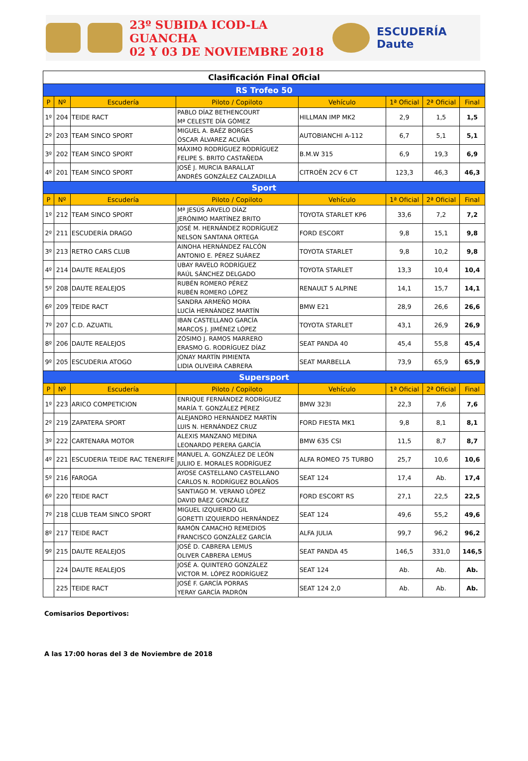23º SUBIDA ICOD-LA GUANCHA
02 Y 03 DE NOVIEMBRE 2018
ESCUDERÍA Daute
| Clasificación Final Oficial | | | | | | | |
| RS Trofeo 50 | | | | | | | |
| P | Nº | Escudería | Piloto / Copiloto | Vehículo | 1ª Oficial | 2ª Oficial | Final |
| 1º | 204 | TEIDE RACT | PABLO DÍAZ BETHENCOURT Mª CELESTE DÍA GÓMEZ | HILLMAN IMP MK2 | 2,9 | 1,5 | 1,5 |
| 2º | 203 | TEAM SINCO SPORT | MIGUEL A. BAÉZ BORGES ÓSCAR ÁLVAREZ ACUÑA | AUTOBIANCHI A-112 | 6,7 | 5,1 | 5,1 |
| 3º | 202 | TEAM SINCO SPORT | MÁXIMO RODRÍGUEZ RODRÍGUEZ FELIPE S. BRITO CASTAÑEDA | B.M.W 315 | 6,9 | 19,3 | 6,9 |
| 4º | 201 | TEAM SINCO SPORT | JOSÉ J. MURCIA BARALLAT ANDRÉS GONZÁLEZ CALZADILLA | CITROËN 2CV 6 CT | 123,3 | 46,3 | 46,3 |
| Sport | | | | | | | |
| P | Nº | Escudería | Piloto / Copiloto | Vehículo | 1ª Oficial | 2ª Oficial | Final |
| 1º | 212 | TEAM SINCO SPORT | Mª JESÚS ARVELO DÍAZ JERÓNIMO MARTÍNEZ BRITO | TOYOTA STARLET KP6 | 33,6 | 7,2 | 7,2 |
| 2º | 211 | ESCUDERÍA DRAGO | JOSÉ M. HERNÁNDEZ RODRÍGUEZ NELSON SANTANA ORTEGA | FORD ESCORT | 9,8 | 15,1 | 9,8 |
| 3º | 213 | RETRO CARS CLUB | AINOHA HERNÁNDEZ FALCÓN ANTONIO E. PÉREZ SUÁREZ | TOYOTA STARLET | 9,8 | 10,2 | 9,8 |
| 4º | 214 | DAUTE REALEJOS | UBAY RAVELO RODRÍGUEZ RAÚL SÁNCHEZ DELGADO | TOYOTA STARLET | 13,3 | 10,4 | 10,4 |
| 5º | 208 | DAUTE REALEJOS | RUBÉN ROMERO PÉREZ RUBÉN ROMERO LÓPEZ | RENAULT 5 ALPINE | 14,1 | 15,7 | 14,1 |
| 6º | 209 | TEIDE RACT | SANDRA ARMEÑO MORA LUCÍA HERNÁNDEZ MARTÍN | BMW E21 | 28,9 | 26,6 | 26,6 |
| 7º | 207 | C.D. AZUATIL | IBAN CASTELLANO GARCÍA MARCOS J. JIMÉNEZ LÓPEZ | TOYOTA STARLET | 43,1 | 26,9 | 26,9 |
| 8º | 206 | DAUTE REALEJOS | ZÓSIMO J. RAMOS MARRERO ERASMO G. RODRÍGUEZ DÍAZ | SEAT PANDA 40 | 45,4 | 55,8 | 45,4 |
| 9º | 205 | ESCUDERIA ATOGO | JONAY MARTÍN PIMIENTA LIDIA OLIVEIRA CABRERA | SEAT MARBELLA | 73,9 | 65,9 | 65,9 |
| Supersport | | | | | | | |
| P | Nº | Escudería | Piloto / Copiloto | Vehículo | 1ª Oficial | 2ª Oficial | Final |
| 1º | 223 | ARICO COMPETICION | ENRIQUE FERNÁNDEZ RODRÍGUEZ MARÍA T. GONZÁLEZ PÉREZ | BMW 323I | 22,3 | 7,6 | 7,6 |
| 2º | 219 | ZAPATERA SPORT | ALEJANDRO HERNÁNDEZ MARTÍN LUIS N. HERNÁNDEZ CRUZ | FORD FIESTA MK1 | 9,8 | 8,1 | 8,1 |
| 3º | 222 | CARTENARA MOTOR | ALEXIS MANZANO MEDINA LEONARDO PERERA GARCÍA | BMW 635 CSI | 11,5 | 8,7 | 8,7 |
| 4º | 221 | ESCUDERIA TEIDE RAC TENERIFE | MANUEL A. GONZÁLEZ DE LEÓN JULIIO E. MORALES RODRÍGUEZ | ALFA ROMEO 75 TURBO | 25,7 | 10,6 | 10,6 |
| 5º | 216 | FAROGA | AYOSE CASTELLANO CASTELLANO CARLOS N. RODRÍGUEZ BOLAÑOS | SEAT 124 | 17,4 | Ab. | 17,4 |
| 6º | 220 | TEIDE RACT | SANTIAGO M. VERANO LÓPEZ DAVID BÁEZ GONZÁLEZ | FORD ESCORT RS | 27,1 | 22,5 | 22,5 |
| 7º | 218 | CLUB TEAM SINCO SPORT | MIGUEL IZQUIERDO GIL GORETTI IZQUIERDO HERNÁNDEZ | SEAT 124 | 49,6 | 55,2 | 49,6 |
| 8º | 217 | TEIDE RACT | RAMÓN CAMACHO REMEDIOS FRANCISCO GONZÁLEZ GARCÍA | ALFA JULIA | 99,7 | 96,2 | 96,2 |
| 9º | 215 | DAUTE REALEJOS | JOSÉ D. CABRERA LEMUS OLIVER CABRERA LEMUS | SEAT PANDA 45 | 146,5 | 331,0 | 146,5 |
| | 224 | DAUTE REALEJOS | JOSÉ A. QUINTERO GONZÁLEZ VICTOR M. LÓPEZ RODRÍGUEZ | SEAT 124 | Ab. | Ab. | Ab. |
| | 225 | TEIDE RACT | JOSÉ F. GARCÍA PORRAS YERAY GARCÍA PADRÓN | SEAT 124 2,0 | Ab. | Ab. | Ab. |
Comisarios Deportivos:
A las 17:00 horas del 3 de Noviembre de 2018